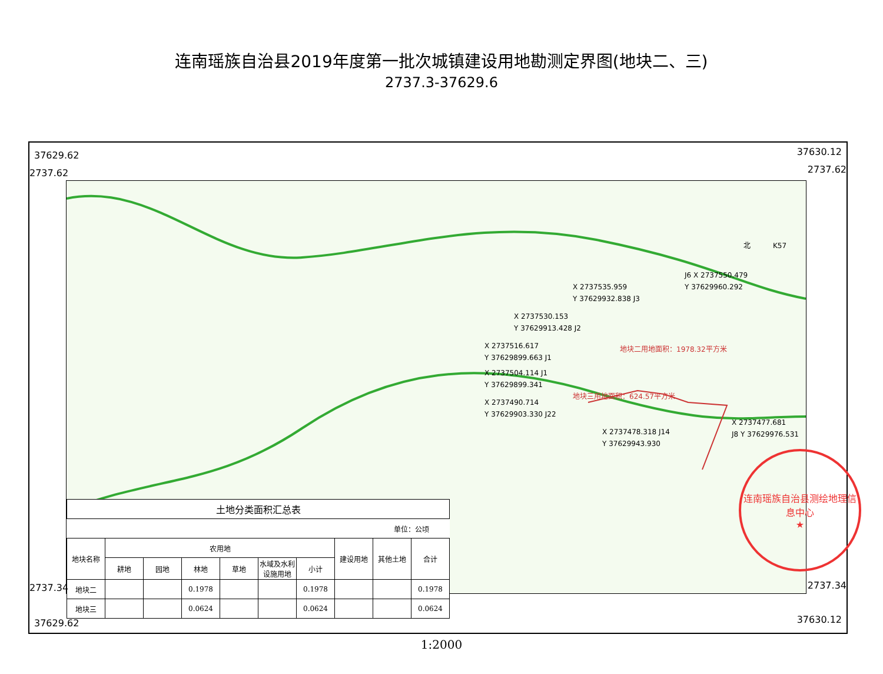连南瑶族自治县2019年度第一批次城镇建设用地勘测定界图(地块二、三)
2737.3-37629.6
37629.62 37630.12
2737.62 2737.62
X 2737535.959
Y 37629932.838 J3
J6 X 2737550.479
Y 37629960.292
X 2737530.153
Y 37629913.428 J2
X 2737516.617
Y 37629899.663 J1
地块二用地面积：1978.32平方米
X 2737504.114 J1
Y 37629899.341
地块三用地面积：624.57平方米
X 2737490.714
Y 37629903.330 J22
X 2737477.681
J8 Y 37629976.531
X 2737478.318 J14
Y 37629943.930
北 K57
| 土地分类面积汇总表 | | | | | | | | | |
| --- | --- | --- | --- | --- | --- | --- | --- | --- | --- |
| | | | | | | | | 单位：公顷 | |
| 地块名称 | 农用地 | | | | | | 建设用地 | 其他土地 | 合计 |
| | 耕地 | 园地 | 林地 | 草地 | 水域及水利设施用地 | 小计 | | | |
| 地块二 | | | 0.1978 | | | 0.1978 | | | 0.1978 |
| 地块三 | | | 0.0624 | | | 0.0624 | | | 0.0624 |
2737.34 2737.34
37629.62 37630.12
连南瑶族自治县测绘地理信息中心
★
1:2000